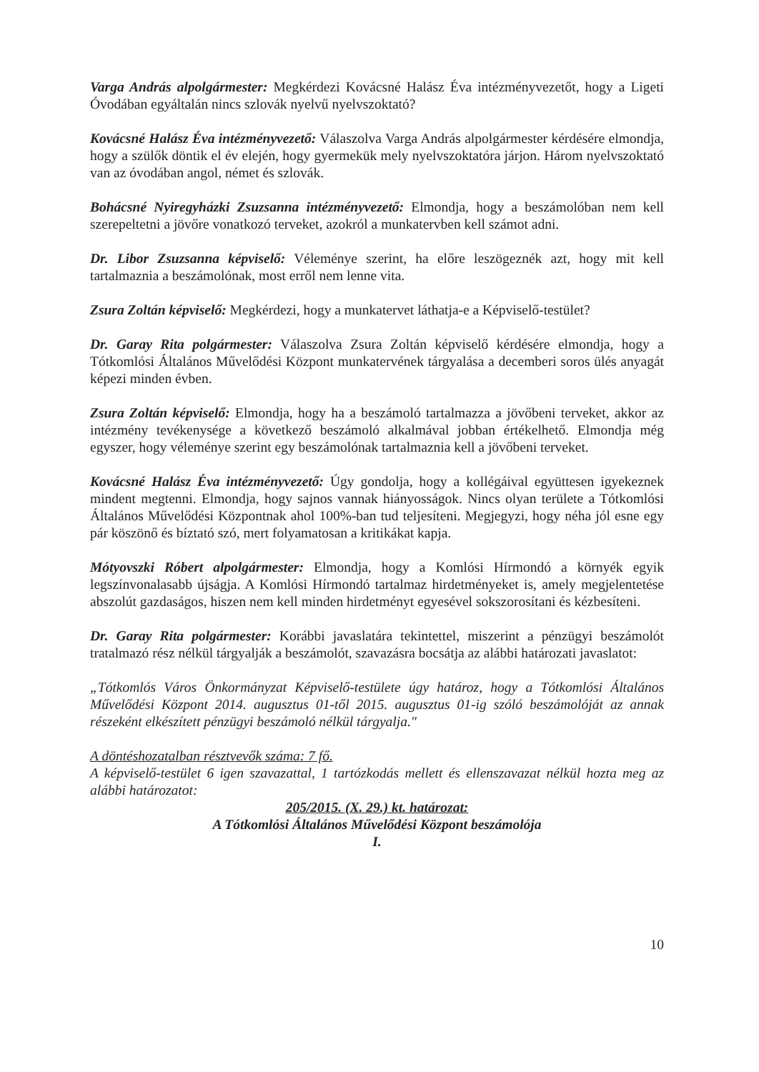Varga András alpolgármester: Megkérdezi Kovácsné Halász Éva intézményvezetőt, hogy a Ligeti Óvodában egyáltalán nincs szlovák nyelvű nyelvszoktató?
Kovácsné Halász Éva intézményvezető: Válaszolva Varga András alpolgármester kérdésére elmondja, hogy a szülők döntik el év elején, hogy gyermekük mely nyelvszoktatóra járjon. Három nyelvszoktató van az óvodában angol, német és szlovák.
Bohácsné Nyiregyházki Zsuzsanna intézményvezető: Elmondja, hogy a beszámolóban nem kell szerepeltetni a jövőre vonatkozó terveket, azokról a munkatervben kell számot adni.
Dr. Libor Zsuzsanna képviselő: Véleménye szerint, ha előre leszögeznék azt, hogy mit kell tartalmaznia a beszámolónak, most erről nem lenne vita.
Zsura Zoltán képviselő: Megkérdezi, hogy a munkatervet láthatja-e a Képviselő-testület?
Dr. Garay Rita polgármester: Válaszolva Zsura Zoltán képviselő kérdésére elmondja, hogy a Tótkomlósi Általános Művelődési Központ munkatervének tárgyalása a decemberi soros ülés anyagát képezi minden évben.
Zsura Zoltán képviselő: Elmondja, hogy ha a beszámoló tartalmazza a jövőbeni terveket, akkor az intézmény tevékenysége a következő beszámoló alkalmával jobban értékelhető. Elmondja még egyszer, hogy véleménye szerint egy beszámolónak tartalmaznia kell a jövőbeni terveket.
Kovácsné Halász Éva intézményvezető: Úgy gondolja, hogy a kollégáival együttesen igyekeznek mindent megtenni. Elmondja, hogy sajnos vannak hiányosságok. Nincs olyan területe a Tótkomlósi Általános Művelődési Központnak ahol 100%-ban tud teljesíteni. Megjegyzi, hogy néha jól esne egy pár köszönő és bíztató szó, mert folyamatosan a kritikákat kapja.
Mótyovszki Róbert alpolgármester: Elmondja, hogy a Komlósi Hírmondó a környék egyik legszínvonalasabb újságja. A Komlósi Hírmondó tartalmaz hirdetményeket is, amely megjelentetése abszolút gazdaságos, hiszen nem kell minden hirdetményt egyesével sokszorosítani és kézbesíteni.
Dr. Garay Rita polgármester: Korábbi javaslatára tekintettel, miszerint a pénzügyi beszámolót tratalmazó rész nélkül tárgyalják a beszámolót, szavazásra bocsátja az alábbi határozati javaslatot:
„Tótkomlós Város Önkormányzat Képviselő-testülete úgy határoz, hogy a Tótkomlósi Általános Művelődési Központ 2014. augusztus 01-től 2015. augusztus 01-ig szóló beszámolóját az annak részeként elkészített pénzügyi beszámoló nélkül tárgyalja."
A döntéshozatalban résztvevők száma: 7 fő.
A képviselő-testület 6 igen szavazattal, 1 tartózkodás mellett és ellenszavazat nélkül hozta meg az alábbi határozatot:
205/2015. (X. 29.) kt. határozat:
A Tótkomlósi Általános Művelődési Központ beszámolója
I.
10